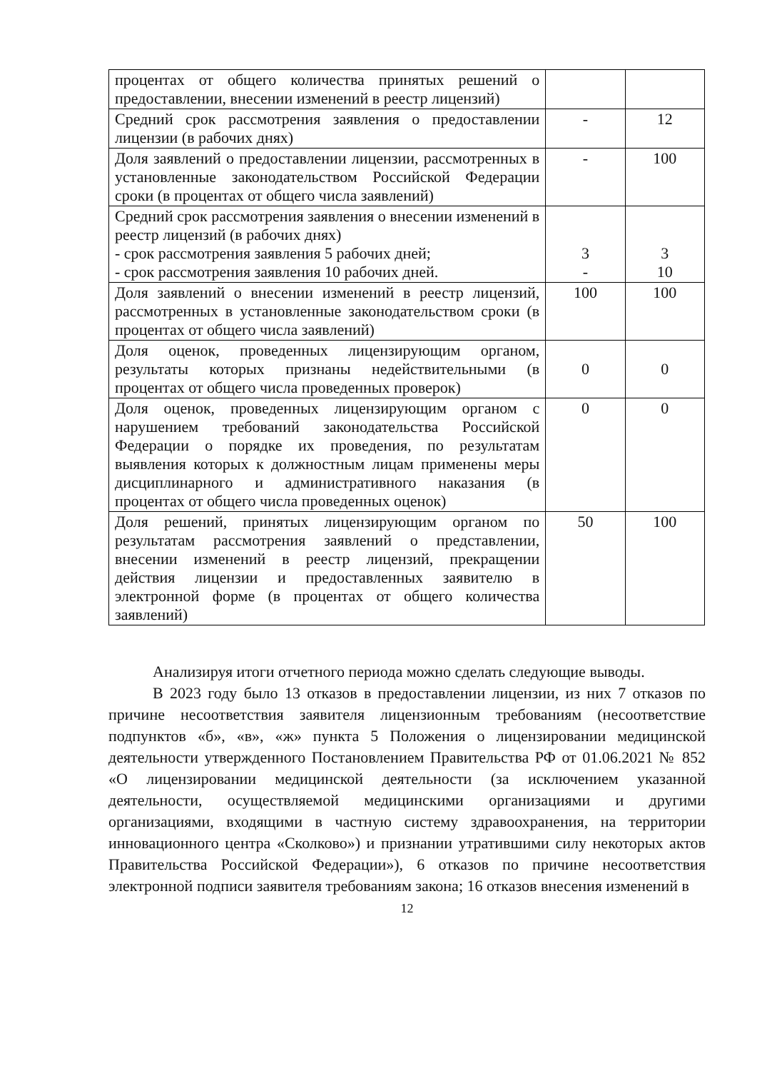| процентах от общего количества принятых решений о предоставлении, внесении изменений в реестр лицензий) | | |
| Средний срок рассмотрения заявления о предоставлении лицензии (в рабочих днях) | - | 12 |
| Доля заявлений о предоставлении лицензии, рассмотренных в установленные законодательством Российской Федерации сроки (в процентах от общего числа заявлений) | - | 100 |
| Средний срок рассмотрения заявления о внесении изменений в реестр лицензий (в рабочих днях) - срок рассмотрения заявления 5 рабочих дней; - срок рассмотрения заявления 10 рабочих дней. | 3 - | 3 10 |
| Доля заявлений о внесении изменений в реестр лицензий, рассмотренных в установленные законодательством сроки (в процентах от общего числа заявлений) | 100 | 100 |
| Доля оценок, проведенных лицензирующим органом, результаты которых признаны недействительными (в процентах от общего числа проведенных проверок) | 0 | 0 |
| Доля оценок, проведенных лицензирующим органом с нарушением требований законодательства Российской Федерации о порядке их проведения, по результатам выявления которых к должностным лицам применены меры дисциплинарного и административного наказания (в процентах от общего числа проведенных оценок) | 0 | 0 |
| Доля решений, принятых лицензирующим органом по результатам рассмотрения заявлений о представлении, внесении изменений в реестр лицензий, прекращении действия лицензии и предоставленных заявителю в электронной форме (в процентах от общего количества заявлений) | 50 | 100 |
Анализируя итоги отчетного периода можно сделать следующие выводы.
В 2023 году было 13 отказов в предоставлении лицензии, из них 7 отказов по причине несоответствия заявителя лицензионным требованиям (несоответствие подпунктов «б», «в», «ж» пункта 5 Положения о лицензировании медицинской деятельности утвержденного Постановлением Правительства РФ от 01.06.2021 № 852 «О лицензировании медицинской деятельности (за исключением указанной деятельности, осуществляемой медицинскими организациями и другими организациями, входящими в частную систему здравоохранения, на территории инновационного центра «Сколково») и признании утратившими силу некоторых актов Правительства Российской Федерации»), 6 отказов по причине несоответствия электронной подписи заявителя требованиям закона; 16 отказов внесения изменений в
12